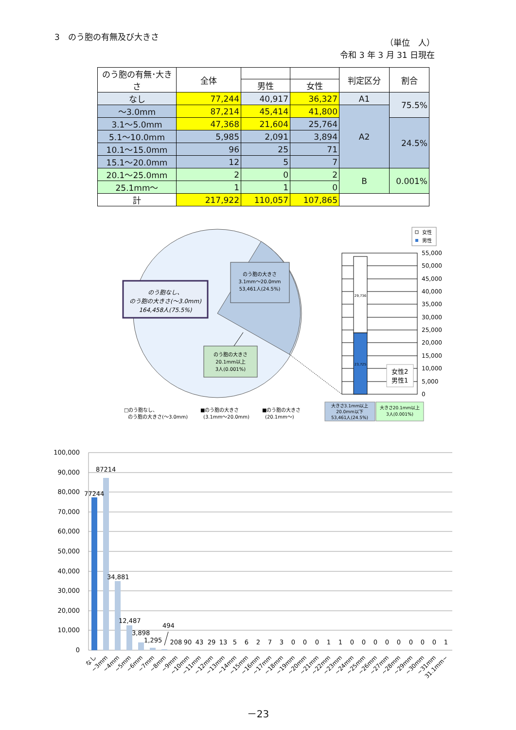3　のう胞の有無及び大きさ
（単位　人）
令和 3 年 3 月 31 日現在
| のう胞の有無･大きさ | 全体 | | | 判定区分 | 割合 |
| --- | --- | --- | --- | --- | --- |
| | | 男性 | 女性 | | |
| なし | 77,244 | 40,917 | 36,327 | A1 | 75.5% |
| ～3.0mm | 87,214 | 45,414 | 41,800 | A2 | |
| 3.1～5.0mm | 47,368 | 21,604 | 25,764 | | 24.5% |
| 5.1～10.0mm | 5,985 | 2,091 | 3,894 | | |
| 10.1～15.0mm | 96 | 25 | 71 | | |
| 15.1～20.0mm | 12 | 5 | 7 | | |
| 20.1～25.0mm | 2 | 0 | 2 | B | 0.001% |
| 25.1mm～ | 1 | 1 | 0 | | |
| 計 | 217,922 | 110,057 | 107,865 | | |
のう胞なし、
のう胞の大きさ(～3.0mm)
164,458人(75.5%)
のう胞の大きさ
3.1mm～20.0mm
53,461人(24.5%)
のう胞の大きさ
20.1mm以上
3人(0.001%)
女性
男性
29,736
23,725
女性2
男性1
55,000
50,000
45,000
40,000
35,000
30,000
25,000
20,000
15,000
10,000
5,000
0
大きさ3.1mm以上
20.0mm以下
53,461人(24.5%)
大きさ20.1mm以上
3人(0.001%)
□のう胞なし、
のう胞の大きさ(～3.0mm)
■のう胞の大きさ
(3.1mm～20.0mm)
■のう胞の大きさ
(20.1mm～)
100,000
90,000
80,000
70,000
60,000
50,000
40,000
30,000
20,000
10,000
0
77244
87214
34,881
12,487
3,898
1,295
494
208
90
43
29
13
5
6
2
7
3
0
0
0
1
1
0
0
0
0
0
0
0
0
1
なし
~3mm
~4mm
~5mm
~6mm
~7mm
~8mm
~9mm
~10mm
~11mm
~12mm
~13mm
~14mm
~15mm
~16mm
~17mm
~18mm
~19mm
~20mm
~21mm
~22mm
~23mm
~24mm
~25mm
~26mm
~27mm
~28mm
~29mm
~30mm
~31mm
31.1mm~
－23